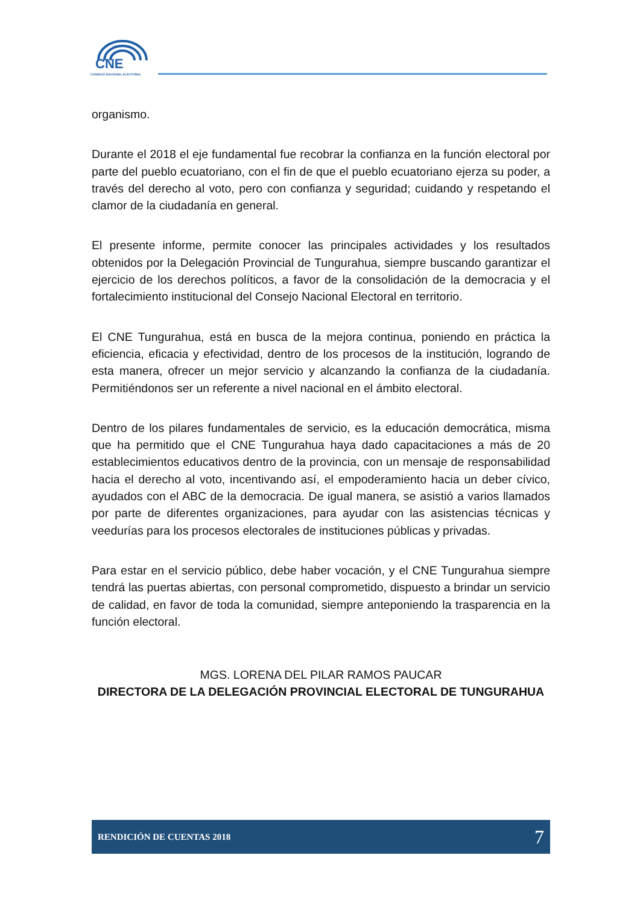CNE
CONSEJO NACIONAL ELECTORAL
organismo.
Durante el 2018 el eje fundamental fue recobrar la confianza en la función electoral por parte del pueblo ecuatoriano, con el fin de que el pueblo ecuatoriano ejerza su poder, a través del derecho al voto, pero con confianza y seguridad; cuidando y respetando el clamor de la ciudadanía en general.
El presente informe, permite conocer las principales actividades y los resultados obtenidos por la Delegación Provincial de Tungurahua, siempre buscando garantizar el ejercicio de los derechos políticos, a favor de la consolidación de la democracia y el fortalecimiento institucional del Consejo Nacional Electoral en territorio.
El CNE Tungurahua, está en busca de la mejora continua, poniendo en práctica la eficiencia, eficacia y efectividad, dentro de los procesos de la institución, logrando de esta manera, ofrecer un mejor servicio y alcanzando la confianza de la ciudadanía. Permitiéndonos ser un referente a nivel nacional en el ámbito electoral.
Dentro de los pilares fundamentales de servicio, es la educación democrática, misma que ha permitido que el CNE Tungurahua haya dado capacitaciones a más de 20 establecimientos educativos dentro de la provincia, con un mensaje de responsabilidad hacia el derecho al voto, incentivando así, el empoderamiento hacia un deber cívico, ayudados con el ABC de la democracia. De igual manera, se asistió a varios llamados por parte de diferentes organizaciones, para ayudar con las asistencias técnicas y veedurías para los procesos electorales de instituciones públicas y privadas.
Para estar en el servicio público, debe haber vocación, y el CNE Tungurahua siempre tendrá las puertas abiertas, con personal comprometido, dispuesto a brindar un servicio de calidad, en favor de toda la comunidad, siempre anteponiendo la trasparencia en la función electoral.
MGS. LORENA DEL PILAR RAMOS PAUCAR
DIRECTORA DE LA DELEGACIÓN PROVINCIAL ELECTORAL DE TUNGURAHUA
RENDICIÓN DE CUENTAS 2018 7